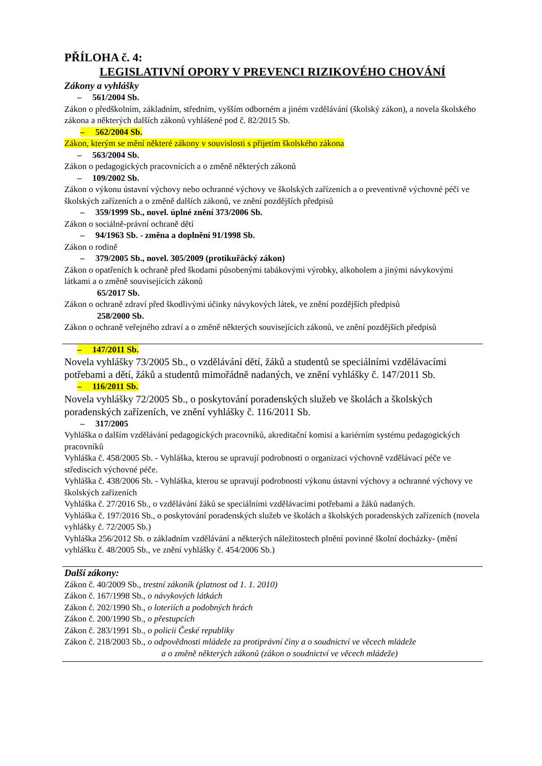PŘÍLOHA č. 4:
LEGISLATIVNÍ OPORY V PREVENCI RIZIKOVÉHO CHOVÁNÍ
Zákony a vyhlášky
– 561/2004 Sb.
Zákon o předškolním, základním, středním, vyšším odborném a jiném vzdělávání (školský zákon), a novela školského zákona a některých dalších zákonů vyhlášené pod č. 82/2015 Sb.
– 562/2004 Sb.
Zákon, kterým se mění některé zákony v souvislosti s přijetím školského zákona
– 563/2004 Sb.
Zákon o pedagogických pracovnících a o změně některých zákonů
– 109/2002 Sb.
Zákon o výkonu ústavní výchovy nebo ochranné výchovy ve školských zařízeních a o preventivně výchovné péči ve školských zařízeních a o změně dalších zákonů, ve znění pozdějších předpisů
– 359/1999 Sb., novel. úplné znění 373/2006 Sb.
Zákon o sociálně-právní ochraně dětí
– 94/1963 Sb. - změna a doplnění 91/1998 Sb.
Zákon o rodině
– 379/2005 Sb., novel. 305/2009 (protikuřácký zákon)
Zákon o opatřeních k ochraně před škodami působenými tabákovými výrobky, alkoholem a jinými návykovými látkami a o změně souvisejících zákonů
65/2017 Sb.
Zákon o ochraně zdraví před škodlivými účinky návykových látek, ve znění pozdějších předpisů
258/2000 Sb.
Zákon o ochraně veřejného zdraví a o změně některých souvisejících zákonů, ve znění pozdějších předpisů
– 147/2011 Sb.
Novela vyhlášky 73/2005 Sb., o vzdělávání dětí, žáků a studentů se speciálními vzdělávacími potřebami a dětí, žáků a studentů mimořádně nadaných, ve znění vyhlášky č. 147/2011 Sb.
– 116/2011 Sb.
Novela vyhlášky 72/2005 Sb., o poskytování poradenských služeb ve školách a školských poradenských zařízeních, ve znění vyhlášky č. 116/2011 Sb.
– 317/2005
Vyhláška o dalším vzdělávání pedagogických pracovníků, akreditační komisi a kariérním systému pedagogických pracovníků
Vyhláška č. 458/2005 Sb. - Vyhláška, kterou se upravují podrobnosti o organizaci výchovně vzdělávací péče ve střediscích výchovné péče.
Vyhláška č. 438/2006 Sb. - Vyhláška, kterou se upravují podrobnosti výkonu ústavní výchovy a ochranné výchovy ve školských zařízeních
Vyhláška č. 27/2016 Sb., o vzdělávání žáků se speciálními vzdělávacími potřebami a žáků nadaných.
Vyhláška č. 197/2016 Sb., o poskytování poradenských služeb ve školách a školských poradenských zařízeních (novela vyhlášky č. 72/2005 Sb.)
Vyhláška 256/2012 Sb. o základním vzdělávání a některých náležitostech plnění povinné školní docházky- (mění vyhlášku č. 48/2005 Sb., ve znění vyhlášky č. 454/2006 Sb.)
Další zákony:
Zákon č. 40/2009 Sb., trestní zákoník (platnost od 1. 1. 2010)
Zákon č. 167/1998 Sb., o návykových látkách
Zákon č. 202/1990 Sb., o loteriích a podobných hrách
Zákon č. 200/1990 Sb., o přestupcích
Zákon č. 283/1991 Sb., o policii České republiky
Zákon č. 218/2003 Sb., o odpovědnosti mládeže za protiprávní činy a o soudnictví ve věcech mládeže
a o změně některých zákonů (zákon o soudnictví ve věcech mládeže)